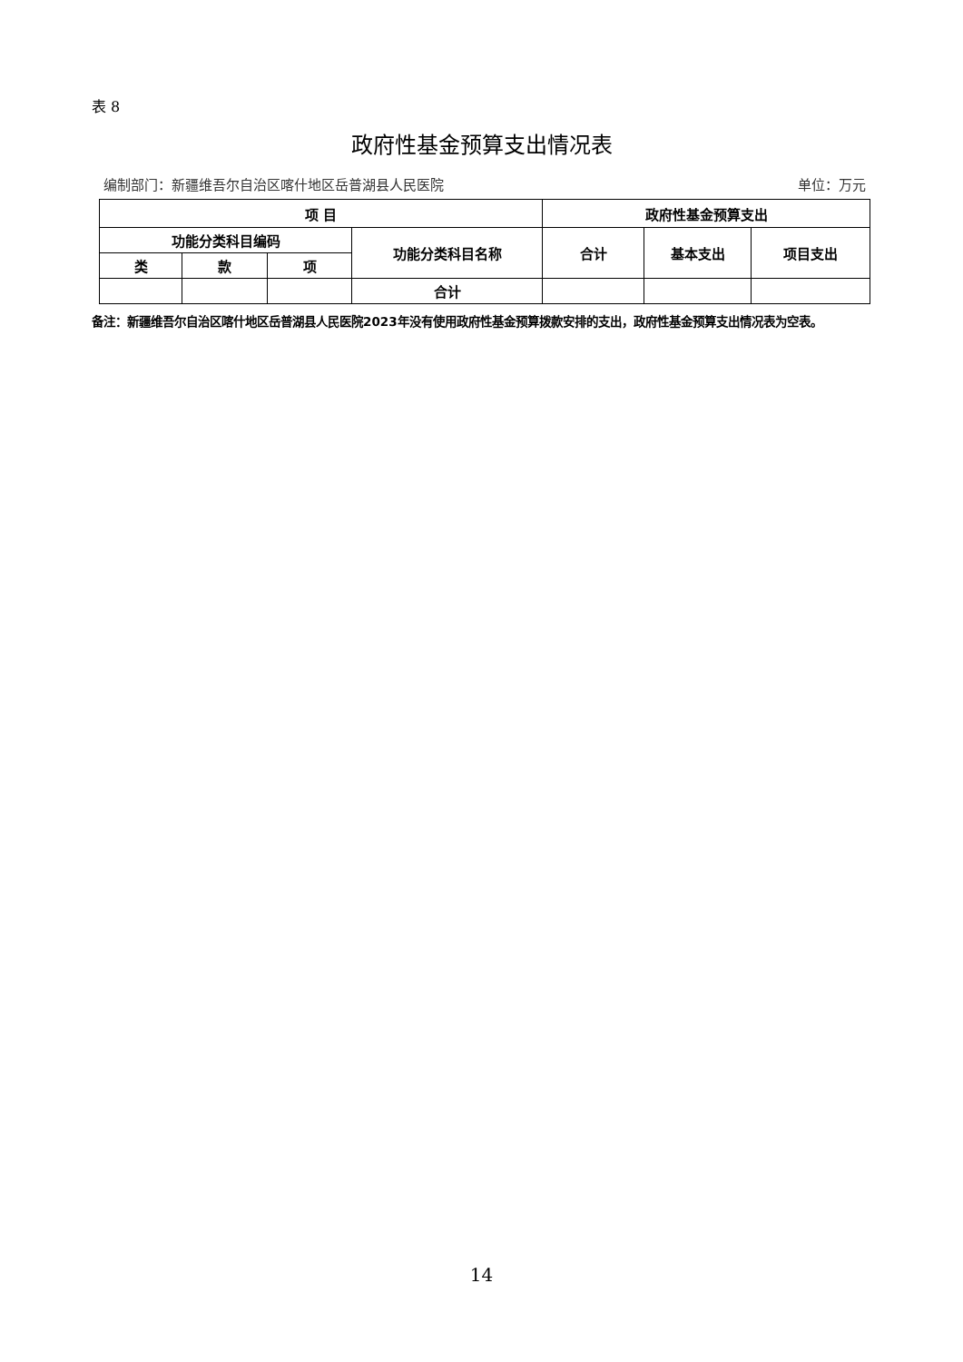表 8
政府性基金预算支出情况表
编制部门：新疆维吾尔自治区喀什地区岳普湖县人民医院 单位：万元
| 项 目 | | | | 政府性基金预算支出 | | |
| --- | --- | --- | --- | --- | --- | --- |
| 功能分类科目编码 | | | 功能分类科目名称 | 合计 | 基本支出 | 项目支出 |
| 类 | 款 | 项 | | | | |
| | | | 合计 | | | |
备注：新疆维吾尔自治区喀什地区岳普湖县人民医院2023年没有使用政府性基金预算拨款安排的支出，政府性基金预算支出情况表为空表。
14